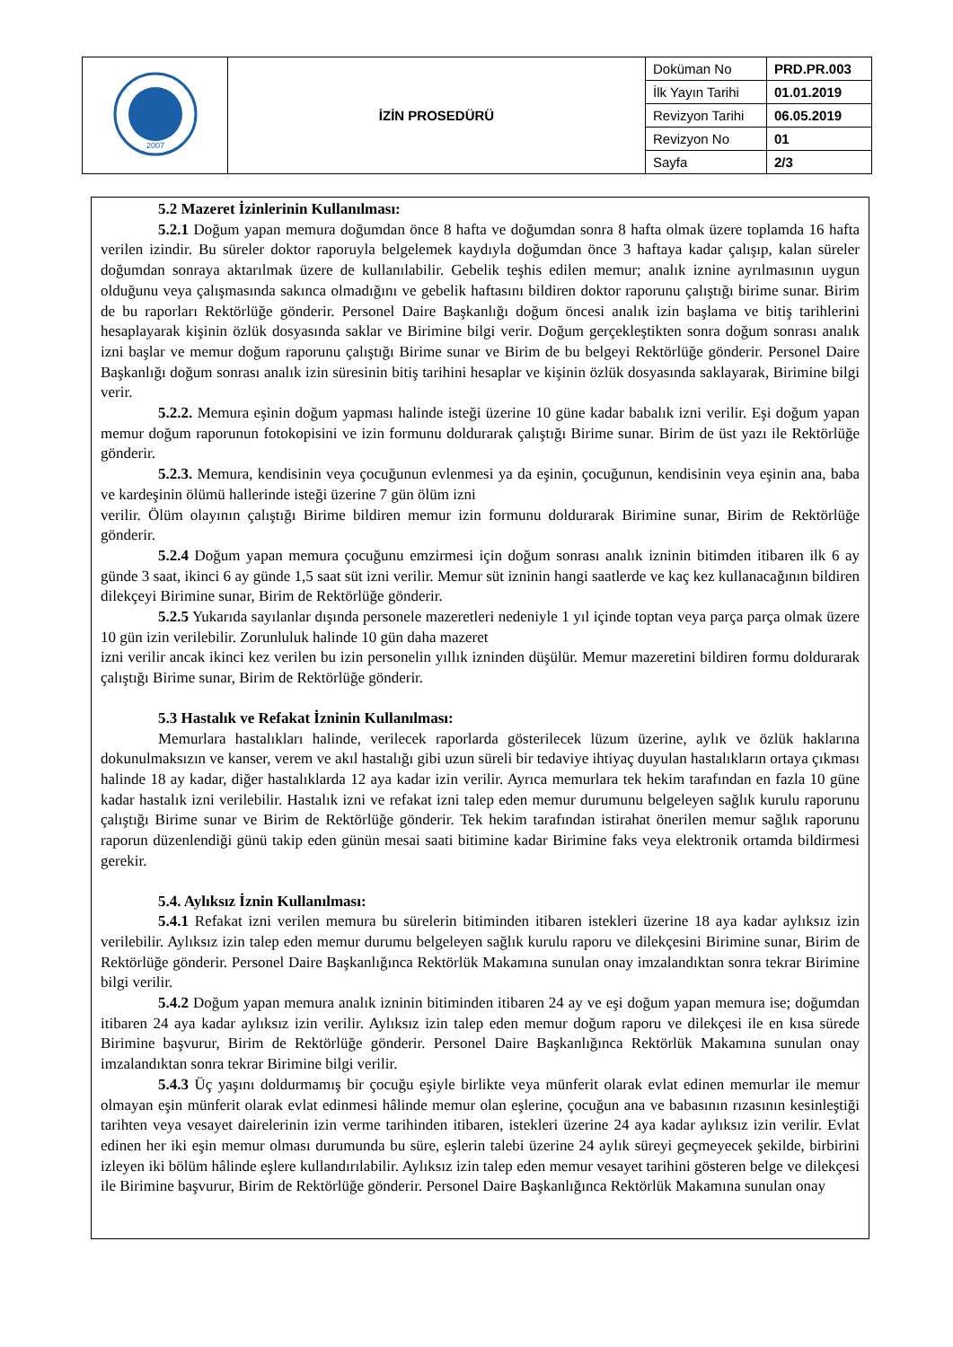| 2007 | İZİN PROSEDÜRÜ | Doküman No | PRD.PR.003 |
| | | İlk Yayın Tarihi | 01.01.2019 |
| | | Revizyon Tarihi | 06.05.2019 |
| | | Revizyon No | 01 |
| | | Sayfa | 2/3 |
5.2 Mazeret İzinlerinin Kullanılması:
5.2.1 Doğum yapan memura doğumdan önce 8 hafta ve doğumdan sonra 8 hafta olmak üzere toplamda 16 hafta verilen izindir. Bu süreler doktor raporuyla belgelemek kaydıyla doğumdan önce 3 haftaya kadar çalışıp, kalan süreler doğumdan sonraya aktarılmak üzere de kullanılabilir. Gebelik teşhis edilen memur; analık iznine ayrılmasının uygun olduğunu veya çalışmasında sakınca olmadığını ve gebelik haftasını bildiren doktor raporunu çalıştığı birime sunar. Birim de bu raporları Rektörlüğe gönderir. Personel Daire Başkanlığı doğum öncesi analık izin başlama ve bitiş tarihlerini hesaplayarak kişinin özlük dosyasında saklar ve Birimine bilgi verir. Doğum gerçekleştikten sonra doğum sonrası analık izni başlar ve memur doğum raporunu çalıştığı Birime sunar ve Birim de bu belgeyi Rektörlüğe gönderir. Personel Daire Başkanlığı doğum sonrası analık izin süresinin bitiş tarihini hesaplar ve kişinin özlük dosyasında saklayarak, Birimine bilgi verir.
5.2.2. Memura eşinin doğum yapması halinde isteği üzerine 10 güne kadar babalık izni verilir. Eşi doğum yapan memur doğum raporunun fotokopisini ve izin formunu doldurarak çalıştığı Birime sunar. Birim de üst yazı ile Rektörlüğe gönderir.
5.2.3. Memura, kendisinin veya çocuğunun evlenmesi ya da eşinin, çocuğunun, kendisinin veya eşinin ana, baba ve kardeşinin ölümü hallerinde isteği üzerine 7 gün ölüm izni
verilir. Ölüm olayının çalıştığı Birime bildiren memur izin formunu doldurarak Birimine sunar, Birim de Rektörlüğe gönderir.
5.2.4 Doğum yapan memura çocuğunu emzirmesi için doğum sonrası analık izninin bitimden itibaren ilk 6 ay günde 3 saat, ikinci 6 ay günde 1,5 saat süt izni verilir. Memur süt izninin hangi saatlerde ve kaç kez kullanacağının bildiren dilekçeyi Birimine sunar, Birim de Rektörlüğe gönderir.
5.2.5 Yukarıda sayılanlar dışında personele mazeretleri nedeniyle 1 yıl içinde toptan veya parça parça olmak üzere 10 gün izin verilebilir. Zorunluluk halinde 10 gün daha mazeret
izni verilir ancak ikinci kez verilen bu izin personelin yıllık izninden düşülür. Memur mazeretini bildiren formu doldurarak çalıştığı Birime sunar, Birim de Rektörlüğe gönderir.
5.3 Hastalık ve Refakat İzninin Kullanılması:
Memurlara hastalıkları halinde, verilecek raporlarda gösterilecek lüzum üzerine, aylık ve özlük haklarına dokunulmaksızın ve kanser, verem ve akıl hastalığı gibi uzun süreli bir tedaviye ihtiyaç duyulan hastalıkların ortaya çıkması halinde 18 ay kadar, diğer hastalıklarda 12 aya kadar izin verilir. Ayrıca memurlara tek hekim tarafından en fazla 10 güne kadar hastalık izni verilebilir. Hastalık izni ve refakat izni talep eden memur durumunu belgeleyen sağlık kurulu raporunu çalıştığı Birime sunar ve Birim de Rektörlüğe gönderir. Tek hekim tarafından istirahat önerilen memur sağlık raporunu raporun düzenlendiği günü takip eden günün mesai saati bitimine kadar Birimine faks veya elektronik ortamda bildirmesi gerekir.
5.4. Aylıksız İznin Kullanılması:
5.4.1 Refakat izni verilen memura bu sürelerin bitiminden itibaren istekleri üzerine 18 aya kadar aylıksız izin verilebilir. Aylıksız izin talep eden memur durumu belgeleyen sağlık kurulu raporu ve dilekçesini Birimine sunar, Birim de Rektörlüğe gönderir. Personel Daire Başkanlığınca Rektörlük Makamına sunulan onay imzalandıktan sonra tekrar Birimine bilgi verilir.
5.4.2 Doğum yapan memura analık izninin bitiminden itibaren 24 ay ve eşi doğum yapan memura ise; doğumdan itibaren 24 aya kadar aylıksız izin verilir. Aylıksız izin talep eden memur doğum raporu ve dilekçesi ile en kısa sürede Birimine başvurur, Birim de Rektörlüğe gönderir. Personel Daire Başkanlığınca Rektörlük Makamına sunulan onay imzalandıktan sonra tekrar Birimine bilgi verilir.
5.4.3 Üç yaşını doldurmamış bir çocuğu eşiyle birlikte veya münferit olarak evlat edinen memurlar ile memur olmayan eşin münferit olarak evlat edinmesi hâlinde memur olan eşlerine, çocuğun ana ve babasının rızasının kesinleştiği tarihten veya vesayet dairelerinin izin verme tarihinden itibaren, istekleri üzerine 24 aya kadar aylıksız izin verilir. Evlat edinen her iki eşin memur olması durumunda bu süre, eşlerin talebi üzerine 24 aylık süreyi geçmeyecek şekilde, birbirini izleyen iki bölüm hâlinde eşlere kullandırılabilir. Aylıksız izin talep eden memur vesayet tarihini gösteren belge ve dilekçesi ile Birimine başvurur, Birim de Rektörlüğe gönderir. Personel Daire Başkanlığınca Rektörlük Makamına sunulan onay